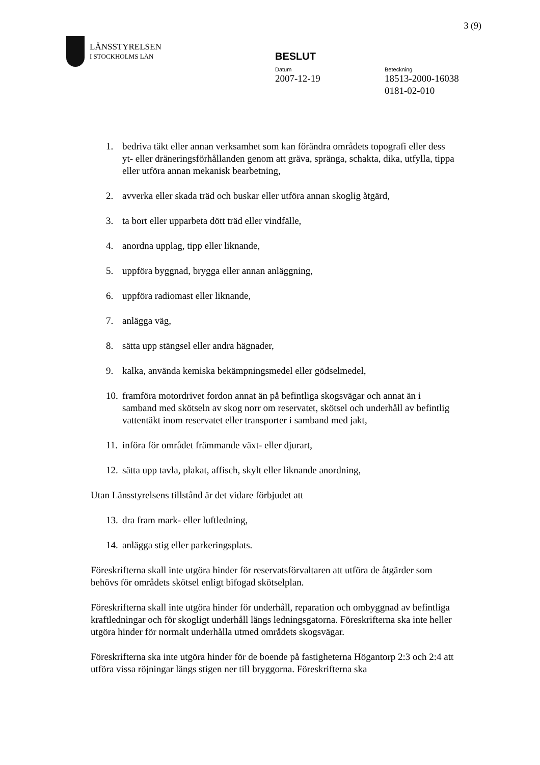3 (9)
LÄNSSTYRELSEN
I STOCKHOLMS LÄN
BESLUT
Datum
2007-12-19
Beteckning
18513-2000-16038
0181-02-010
1. bedriva täkt eller annan verksamhet som kan förändra områdets topografi eller dess yt- eller dräneringsförhållanden genom att gräva, spränga, schakta, dika, utfylla, tippa eller utföra annan mekanisk bearbetning,
2. avverka eller skada träd och buskar eller utföra annan skoglig åtgärd,
3. ta bort eller upparbeta dött träd eller vindfälle,
4. anordna upplag, tipp eller liknande,
5. uppföra byggnad, brygga eller annan anläggning,
6. uppföra radiomast eller liknande,
7. anlägga väg,
8. sätta upp stängsel eller andra hägnader,
9. kalka, använda kemiska bekämpningsmedel eller gödselmedel,
10. framföra motordrivet fordon annat än på befintliga skogsvägar och annat än i samband med skötseln av skog norr om reservatet, skötsel och underhåll av befintlig vattentäkt inom reservatet eller transporter i samband med jakt,
11. införa för området främmande växt- eller djurart,
12. sätta upp tavla, plakat, affisch, skylt eller liknande anordning,
Utan Länsstyrelsens tillstånd är det vidare förbjudet att
13. dra fram mark- eller luftledning,
14. anlägga stig eller parkeringsplats.
Föreskrifterna skall inte utgöra hinder för reservatsförvaltaren att utföra de åtgärder som behövs för områdets skötsel enligt bifogad skötselplan.
Föreskrifterna skall inte utgöra hinder för underhåll, reparation och ombyggnad av befintliga kraftledningar och för skogligt underhåll längs ledningsgatorna. Föreskrifterna ska inte heller utgöra hinder för normalt underhålla utmed områdets skogsvägar.
Föreskrifterna ska inte utgöra hinder för de boende på fastigheterna Högantorp 2:3 och 2:4 att utföra vissa röjningar längs stigen ner till bryggorna. Föreskrifterna ska